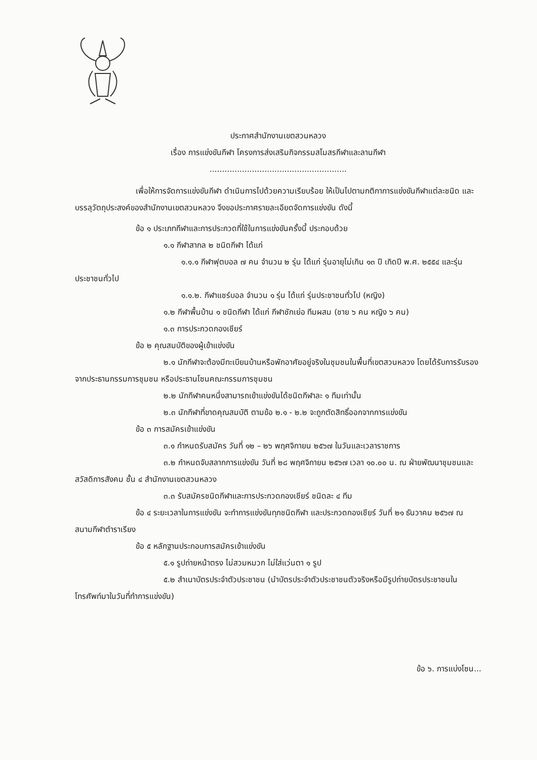ประกาศสำนักงานเขตสวนหลวง
เรื่อง การแข่งขันกีฬา โครงการส่งเสริมกิจกรรมสโมสรกีฬาและลานกีฬา
.......................................................
เพื่อให้การจัดการแข่งขันกีฬา ดำเนินการไปด้วยความเรียบร้อย ให้เป็นไปตามกติกาการแข่งขันกีฬาแต่ละชนิด และบรรลุวัตถุประสงค์ของสำนักงานเขตสวนหลวง จึงขอประกาศรายละเอียดจัดการแข่งขัน ดังนี้
ข้อ ๑ ประเภทกีฬาและการประกวดที่ใช้ในการแข่งขันครั้งนี้ ประกอบด้วย
๑.๑ กีฬาสากล ๒ ชนิดกีฬา ได้แก่
๑.๑.๑ กีฬาฟุตบอล ๗ คน จำนวน ๒ รุ่น ได้แก่ รุ่นอายุไม่เกิน ๑๓ ปี เกิดปี พ.ศ. ๒๕๕๔ และรุ่นประชาชนทั่วไป
๑.๑.๒. กีฬาแชร์บอล จำนวน ๑ รุ่น ได้แก่ รุ่นประชาชนทั่วไป (หญิง)
๑.๒ กีฬาพื้นบ้าน ๑ ชนิดกีฬา ได้แก่ กีฬาชักเย่อ ทีมผสม (ชาย ๖ คน หญิง ๖ คน)
๑.๓ การประกวดกองเชียร์
ข้อ ๒ คุณสมบัติของผู้เข้าแข่งขัน
๒.๑ นักกีฬาจะต้องมีทะเบียนบ้านหรือพักอาศัยอยู่จริงในชุมชนในพื้นที่เขตสวนหลวง โดยได้รับการรับรองจากประธานกรรมการชุมชน หรือประธานโซนคณะกรรมการชุมชน
๒.๒ นักกีฬาคนหนึ่งสามารถเข้าแข่งขันได้ชนิดกีฬาละ ๑ ทีมเท่านั้น
๒.๓ นักกีฬาที่ขาดคุณสมบัติ ตามข้อ ๒.๑ - ๒.๒ จะถูกตัดสิทธิ์ออกจากการแข่งขัน
ข้อ ๓ การสมัครเข้าแข่งขัน
๓.๑ กำหนดรับสมัคร วันที่ ๑๒ – ๒๖ พฤศจิกายน ๒๕๖๗ ในวันและเวลาราชการ
๓.๒ กำหนดจับสลากการแข่งขัน วันที่ ๒๘ พฤศจิกายน ๒๕๖๗ เวลา ๑๐.๐๐ น. ณ ฝ่ายพัฒนาชุมชนและสวัสดิการสังคม ชั้น ๔ สำนักงานเขตสวนหลวง
๓.๓ รับสมัครชนิดกีฬาและการประกวดกองเชียร์ ชนิดละ ๔ ทีม
ข้อ ๔ ระยะเวลาในการแข่งขัน จะทำการแข่งขันทุกชนิดกีฬา และประกวดกองเชียร์ วันที่ ๒๑ ธันวาคม ๒๕๖๗ ณ สนามกีฬาตำราเรียง
ข้อ ๕ หลักฐานประกอบการสมัครเข้าแข่งขัน
๕.๑ รูปถ่ายหน้าตรง ไม่สวมหมวก ไม่ใส่แว่นตา ๑ รูป
๕.๒ สำเนาบัตรประจำตัวประชาชน (นำบัตรประจำตัวประชาชนตัวจริงหรือมีรูปถ่ายบัตรประชาชนในโทรศัพท์มาในวันที่ทำการแข่งขัน)
ข้อ ๖. การแบ่งโซน...